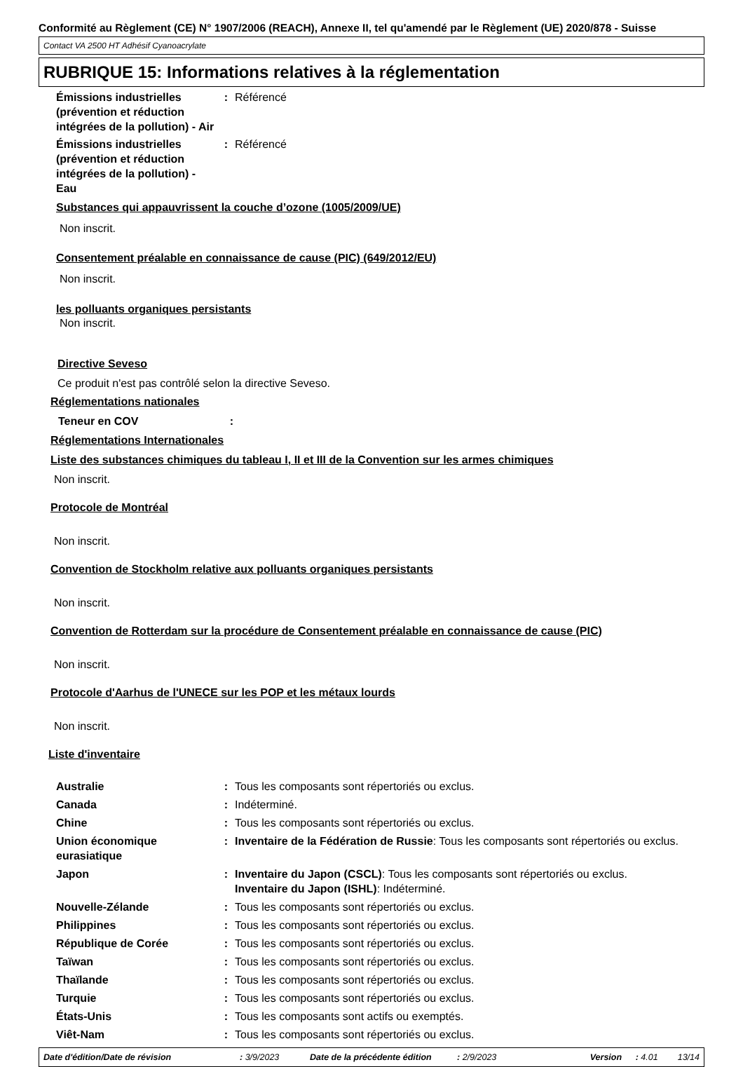Conformité au Règlement (CE) N° 1907/2006 (REACH), Annexe II, tel qu'amendé par le Règlement (UE) 2020/878 - Suisse
Contact VA 2500 HT Adhésif Cyanoacrylate
RUBRIQUE 15: Informations relatives à la réglementation
Émissions industrielles (prévention et réduction intégrées de la pollution) - Air
: Référencé
Émissions industrielles (prévention et réduction intégrées de la pollution) - Eau
: Référencé
Substances qui appauvrissent la couche d’ozone (1005/2009/UE)
Non inscrit.
Consentement préalable en connaissance de cause (PIC) (649/2012/EU)
Non inscrit.
les polluants organiques persistants
Non inscrit.
Directive Seveso
Ce produit n'est pas contrôlé selon la directive Seveso.
Réglementations nationales
Teneur en COV :
Réglementations Internationales
Liste des substances chimiques du tableau I, II et III de la Convention sur les armes chimiques
Non inscrit.
Protocole de Montréal
Non inscrit.
Convention de Stockholm relative aux polluants organiques persistants
Non inscrit.
Convention de Rotterdam sur la procédure de Consentement préalable en connaissance de cause (PIC)
Non inscrit.
Protocole d'Aarhus de l'UNECE sur les POP et les métaux lourds
Non inscrit.
Liste d'inventaire
Australie : Tous les composants sont répertoriés ou exclus.
Canada : Indéterminé.
Chine : Tous les composants sont répertoriés ou exclus.
Union économique eurasiatique
: Inventaire de la Fédération de Russie: Tous les composants sont répertoriés ou exclus.
Japon : Inventaire du Japon (CSCL): Tous les composants sont répertoriés ou exclus.
Inventaire du Japon (ISHL): Indéterminé.
Nouvelle-Zélande : Tous les composants sont répertoriés ou exclus.
Philippines : Tous les composants sont répertoriés ou exclus.
République de Corée : Tous les composants sont répertoriés ou exclus.
Taïwan : Tous les composants sont répertoriés ou exclus.
Thaïlande : Tous les composants sont répertoriés ou exclus.
Turquie : Tous les composants sont répertoriés ou exclus.
États-Unis : Tous les composants sont actifs ou exemptés.
Viêt-Nam : Tous les composants sont répertoriés ou exclus.
Date d'édition/Date de révision: 3/9/2023 Date de la précédente édition: 2/9/2023 Version: 4.01 13/14